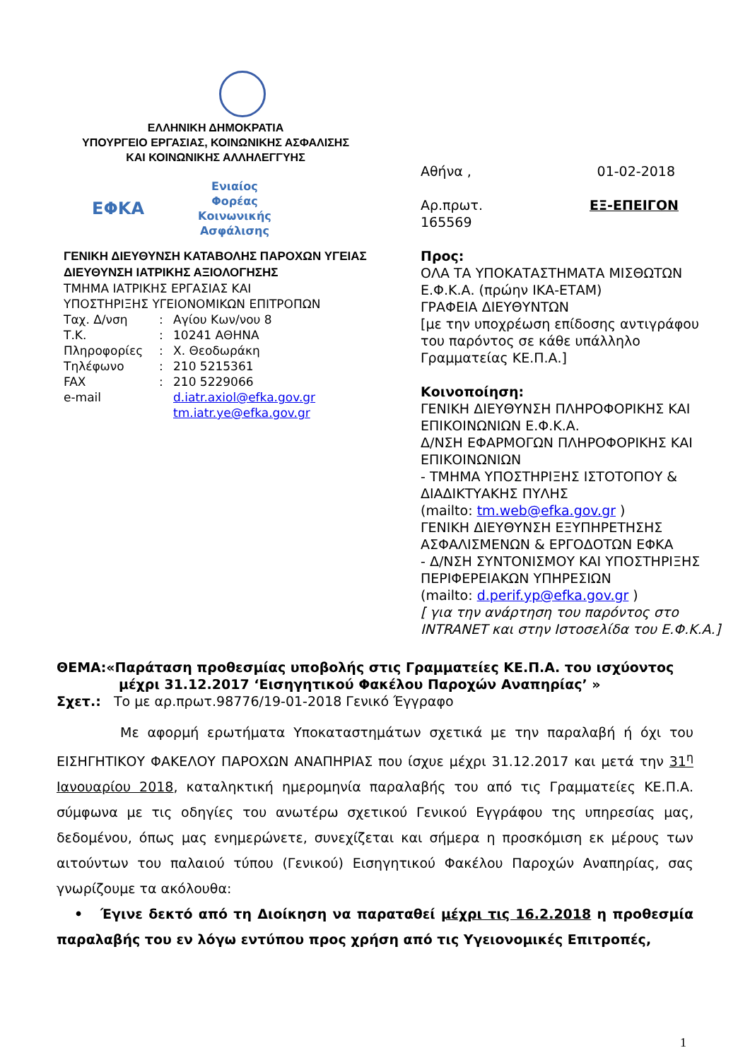ΕΛΛΗΝΙΚΗ ΔΗΜΟΚΡΑΤΙΑ
ΥΠΟΥΡΓΕΙΟ ΕΡΓΑΣΙΑΣ, ΚΟΙΝΩΝΙΚΗΣ ΑΣΦΑΛΙΣΗΣ
ΚΑΙ ΚΟΙΝΩΝΙΚΗΣ ΑΛΛΗΛΕΓΓΥΗΣ
ΕΦΚΑ
Ενιαίος
Φορέας
Κοινωνικής
Ασφάλισης
ΓΕΝΙΚΗ ΔΙΕΥΘΥΝΣΗ ΚΑΤΑΒΟΛΗΣ ΠΑΡΟΧΩΝ ΥΓΕΙΑΣ
ΔΙΕΥΘΥΝΣΗ ΙΑΤΡΙΚΗΣ ΑΞΙΟΛΟΓΗΣΗΣ
ΤΜΗΜΑ ΙΑΤΡΙΚΗΣ ΕΡΓΑΣΙΑΣ ΚΑΙ
ΥΠΟΣΤΗΡΙΞΗΣ ΥΓΕΙΟΝΟΜΙΚΩΝ ΕΠΙΤΡΟΠΩΝ
Ταχ. Δ/νση: Αγίου Κων/νου 8
Τ.Κ.: 10241 ΑΘΗΝΑ
Πληροφορίες: Χ. Θεοδωράκη
Τηλέφωνο: 210 5215361
FAX: 210 5229066
e-mail d.iatr.axiol@efka.gov.gr
tm.iatr.ye@efka.gov.gr
Αθήνα , 01-02-2018
Αρ.πρωτ. ΕΞ-ΕΠΕΙΓΟΝ
165569
Προς:
ΟΛΑ ΤΑ ΥΠΟΚΑΤΑΣΤΗΜΑΤΑ ΜΙΣΘΩΤΩΝ Ε.Φ.Κ.Α. (πρώην ΙΚΑ-ΕΤΑΜ)
ΓΡΑΦΕΙΑ ΔΙΕΥΘΥΝΤΩΝ
[με την υποχρέωση επίδοσης αντιγράφου του παρόντος σε κάθε υπάλληλο Γραμματείας ΚΕ.Π.Α.]
Κοινοποίηση:
ΓΕΝΙΚΗ ΔΙΕΥΘΥΝΣΗ ΠΛΗΡΟΦΟΡΙΚΗΣ ΚΑΙ ΕΠΙΚΟΙΝΩΝΙΩΝ Ε.Φ.Κ.Α.
Δ/ΝΣΗ ΕΦΑΡΜΟΓΩΝ ΠΛΗΡΟΦΟΡΙΚΗΣ ΚΑΙ ΕΠΙΚΟΙΝΩΝΙΩΝ
- ΤΜΗΜΑ ΥΠΟΣΤΗΡΙΞΗΣ ΙΣΤΟΤΟΠΟΥ & ΔΙΑΔΙΚΤΥΑΚΗΣ ΠΥΛΗΣ
(mailto: tm.web@efka.gov.gr )
ΓΕΝΙΚΗ ΔΙΕΥΘΥΝΣΗ ΕΞΥΠΗΡΕΤΗΣΗΣ ΑΣΦΑΛΙΣΜΕΝΩΝ & ΕΡΓΟΔΟΤΩΝ ΕΦΚΑ
- Δ/ΝΣΗ ΣΥΝΤΟΝΙΣΜΟΥ ΚΑΙ ΥΠΟΣΤΗΡΙΞΗΣ ΠΕΡΙΦΕΡΕΙΑΚΩΝ ΥΠΗΡΕΣΙΩΝ
(mailto: d.perif.yp@efka.gov.gr )
[ για την ανάρτηση του παρόντος στο INTRANET και στην Ιστοσελίδα του Ε.Φ.Κ.Α.]
ΘΕΜΑ:«Παράταση προθεσμίας υποβολής στις Γραμματείες ΚΕ.Π.Α. του ισχύοντος
μέχρι 31.12.2017 ‘Εισηγητικού Φακέλου Παροχών Αναπηρίας’ »
Σχετ.: Το με αρ.πρωτ.98776/19-01-2018 Γενικό Έγγραφο
Με αφορμή ερωτήματα Υποκαταστημάτων σχετικά με την παραλαβή ή όχι του ΕΙΣΗΓΗΤΙΚΟΥ ΦΑΚΕΛΟΥ ΠΑΡΟΧΩΝ ΑΝΑΠΗΡΙΑΣ που ίσχυε μέχρι 31.12.2017 και μετά την 31<sup>η</sup> Ιανουαρίου 2018, καταληκτική ημερομηνία παραλαβής του από τις Γραμματείες ΚΕ.Π.Α. σύμφωνα με τις οδηγίες του ανωτέρω σχετικού Γενικού Εγγράφου της υπηρεσίας μας, δεδομένου, όπως μας ενημερώνετε, συνεχίζεται και σήμερα η προσκόμιση εκ μέρους των αιτούντων του παλαιού τύπου (Γενικού) Εισηγητικού Φακέλου Παροχών Αναπηρίας, σας γνωρίζουμε τα ακόλουθα:
• Έγινε δεκτό από τη Διοίκηση να παραταθεί μέχρι τις 16.2.2018 η προθεσμία παραλαβής του εν λόγω εντύπου προς χρήση από τις Υγειονομικές Επιτροπές,
1